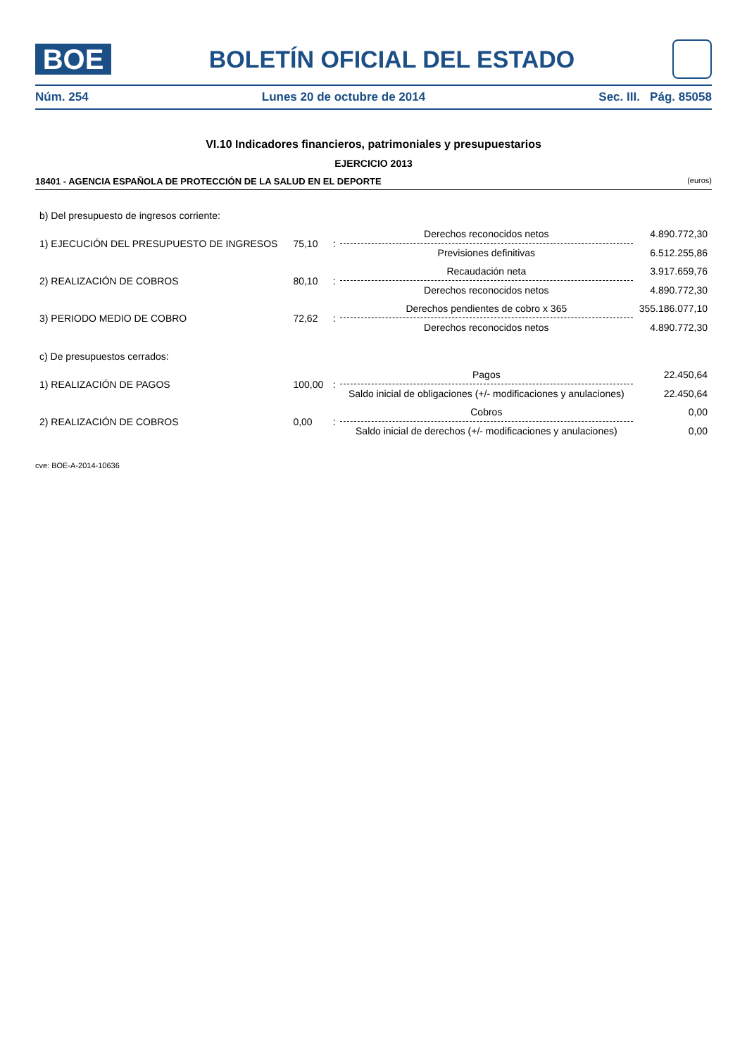BOE
BOLETÍN OFICIAL DEL ESTADO
Núm. 254 Lunes 20 de octubre de 2014 Sec. III. Pág. 85058
VI.10 Indicadores financieros, patrimoniales y presupuestarios
EJERCICIO 2013
18401 - AGENCIA ESPAÑOLA DE PROTECCIÓN DE LA SALUD EN EL DEPORTE (euros)
| b) Del presupuesto de ingresos corriente: | | | | |
| 1) EJECUCIÓN DEL PRESUPUESTO DE INGRESOS | 75,10 | : | Derechos reconocidos netos | 4.890.772,30 |
| | | | Previsiones definitivas | 6.512.255,86 |
| 2) REALIZACIÓN DE COBROS | 80,10 | : | Recaudación neta | 3.917.659,76 |
| | | | Derechos reconocidos netos | 4.890.772,30 |
| 3) PERIODO MEDIO DE COBRO | 72,62 | : | Derechos pendientes de cobro x 365 | 355.186.077,10 |
| | | | Derechos reconocidos netos | 4.890.772,30 |
| c) De presupuestos cerrados: | | | | |
| 1) REALIZACIÓN DE PAGOS | 100,00 | : | Pagos | 22.450,64 |
| | | | Saldo inicial de obligaciones (+/- modificaciones y anulaciones) | 22.450,64 |
| 2) REALIZACIÓN DE COBROS | 0,00 | : | Cobros | 0,00 |
| | | | Saldo inicial de derechos (+/- modificaciones y anulaciones) | 0,00 |
cve: BOE-A-2014-10636